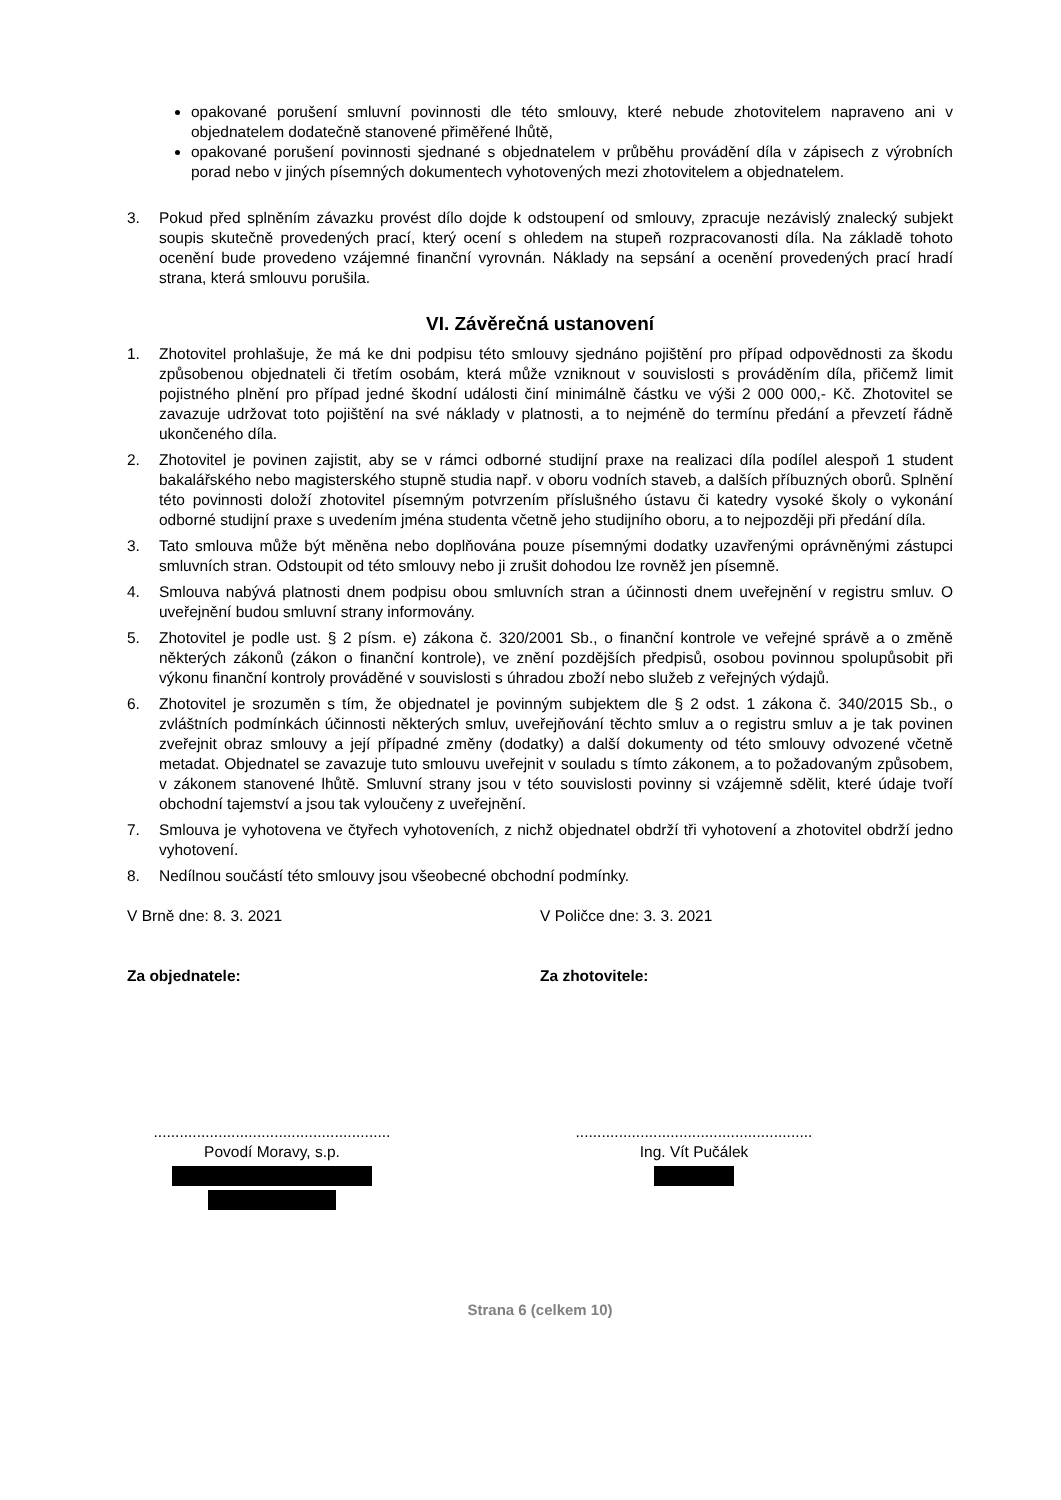opakované porušení smluvní povinnosti dle této smlouvy, které nebude zhotovitelem napraveno ani v objednatelem dodatečně stanovené přiměřené lhůtě,
opakované porušení povinnosti sjednané s objednatelem v průběhu provádění díla v zápisech z výrobních porad nebo v jiných písemných dokumentech vyhotovených mezi zhotovitelem a objednatelem.
3. Pokud před splněním závazku provést dílo dojde k odstoupení od smlouvy, zpracuje nezávislý znalecký subjekt soupis skutečně provedených prací, který ocení s ohledem na stupeň rozpracovanosti díla. Na základě tohoto ocenění bude provedeno vzájemné finanční vyrovnán. Náklady na sepsání a ocenění provedených prací hradí strana, která smlouvu porušila.
VI. Závěrečná ustanovení
1. Zhotovitel prohlašuje, že má ke dni podpisu této smlouvy sjednáno pojištění pro případ odpovědnosti za škodu způsobenou objednateli či třetím osobám, která může vzniknout v souvislosti s prováděním díla, přičemž limit pojistného plnění pro případ jedné škodní události činí minimálně částku ve výši 2 000 000,- Kč. Zhotovitel se zavazuje udržovat toto pojištění na své náklady v platnosti, a to nejméně do termínu předání a převzetí řádně ukončeného díla.
2. Zhotovitel je povinen zajistit, aby se v rámci odborné studijní praxe na realizaci díla podílel alespoň 1 student bakalářského nebo magisterského stupně studia např. v oboru vodních staveb, a dalších příbuzných oborů. Splnění této povinnosti doloží zhotovitel písemným potvrzením příslušného ústavu či katedry vysoké školy o vykonání odborné studijní praxe s uvedením jména studenta včetně jeho studijního oboru, a to nejpozději při předání díla.
3. Tato smlouva může být měněna nebo doplňována pouze písemnými dodatky uzavřenými oprávněnými zástupci smluvních stran. Odstoupit od této smlouvy nebo ji zrušit dohodou lze rovněž jen písemně.
4. Smlouva nabývá platnosti dnem podpisu obou smluvních stran a účinnosti dnem uveřejnění v registru smluv. O uveřejnění budou smluvní strany informovány.
5. Zhotovitel je podle ust. § 2 písm. e) zákona č. 320/2001 Sb., o finanční kontrole ve veřejné správě a o změně některých zákonů (zákon o finanční kontrole), ve znění pozdějších předpisů, osobou povinnou spolupůsobit při výkonu finanční kontroly prováděné v souvislosti s úhradou zboží nebo služeb z veřejných výdajů.
6. Zhotovitel je srozuměn s tím, že objednatel je povinným subjektem dle § 2 odst. 1 zákona č. 340/2015 Sb., o zvláštních podmínkách účinnosti některých smluv, uveřejňování těchto smluv a o registru smluv a je tak povinen zveřejnit obraz smlouvy a její případné změny (dodatky) a další dokumenty od této smlouvy odvozené včetně metadat. Objednatel se zavazuje tuto smlouvu uveřejnit v souladu s tímto zákonem, a to požadovaným způsobem, v zákonem stanovené lhůtě. Smluvní strany jsou v této souvislosti povinny si vzájemně sdělit, které údaje tvoří obchodní tajemství a jsou tak vyloučeny z uveřejnění.
7. Smlouva je vyhotovena ve čtyřech vyhotoveních, z nichž objednatel obdrží tři vyhotovení a zhotovitel obdrží jedno vyhotovení.
8. Nedílnou součástí této smlouvy jsou všeobecné obchodní podmínky.
V Brně dne: 8. 3. 2021 V Poličce dne: 3. 3. 2021
Za objednatele: Za zhotovitele:
.......................................................
Povodí Moravy, s.p.
.......................................................
Ing. Vít Pučálek
Strana 6 (celkem 10)